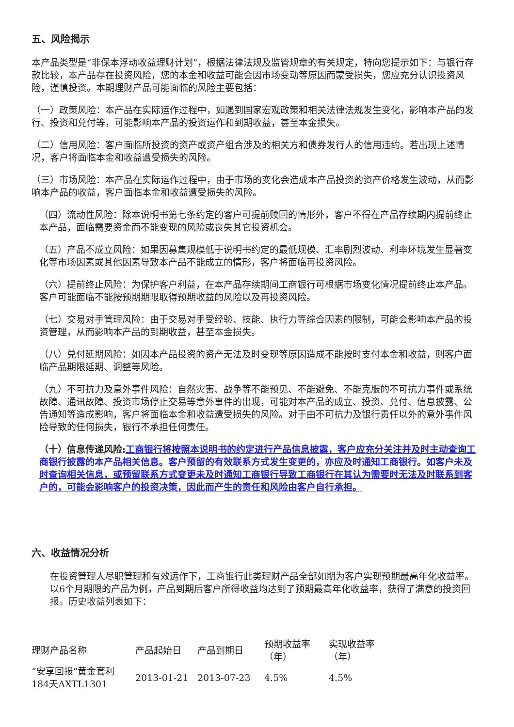五、风险揭示
本产品类型是“非保本浮动收益理财计划”，根据法律法规及监管规章的有关规定，特向您提示如下：与银行存款比较，本产品存在投资风险，您的本金和收益可能会因市场变动等原因而蒙受损失，您应充分认识投资风险，谨慎投资。本期理财产品可能面临的风险主要包括：
（一）政策风险：本产品在实际运作过程中，如遇到国家宏观政策和相关法律法规发生变化，影响本产品的发行、投资和兑付等，可能影响本产品的投资运作和到期收益，甚至本金损失。
（二）信用风险：客户面临所投资的资产或资产组合涉及的相关方和债券发行人的信用违约。若出现上述情况，客户将面临本金和收益遭受损失的风险。
（三）市场风险：本产品在实际运作过程中，由于市场的变化会造成本产品投资的资产价格发生波动，从而影响本产品的收益，客户面临本金和收益遭受损失的风险。
（四）流动性风险：除本说明书第七条约定的客户可提前赎回的情形外，客户不得在产品存续期内提前终止本产品，面临需要资金而不能变现的风险或丧失其它投资机会。
（五）产品不成立风险：如果因募集规模低于说明书约定的最低规模、汇率剧烈波动、利率环境发生显著变化等市场因素或其他因素导致本产品不能成立的情形，客户将面临再投资风险。
（六）提前终止风险：为保护客户利益，在本产品存续期间工商银行可根据市场变化情况提前终止本产品。客户可能面临不能按预期期限取得预期收益的风险以及再投资风险。
（七）交易对手管理风险：由于交易对手受经验、技能、执行力等综合因素的限制，可能会影响本产品的投资管理，从而影响本产品的到期收益，甚至本金损失。
（八）兑付延期风险：如因本产品投资的资产无法及时变现等原因造成不能按时支付本金和收益，则客户面临产品期限延期、调整等风险。
（九）不可抗力及意外事件风险：自然灾害、战争等不能预见、不能避免、不能克服的不可抗力事件或系统故障、通讯故障、投资市场停止交易等意外事件的出现，可能对本产品的成立、投资、兑付、信息披露、公告通知等造成影响，客户将面临本金和收益遭受损失的风险。对于由不可抗力及银行责任以外的意外事件风险导致的任何损失，银行不承担任何责任。
（十）信息传递风险: 工商银行将按照本说明书的约定进行产品信息披露，客户应充分关注并及时主动查询工商银行披露的本产品相关信息。客户预留的有效联系方式发生变更的，亦应及时通知工商银行。如客户未及时查询相关信息，或预留联系方式变更未及时通知工商银行导致工商银行在其认为需要时无法及时联系到客户的，可能会影响客户的投资决策，因此而产生的责任和风险由客户自行承担。
六、收益情况分析
在投资管理人尽职管理和有效运作下，工商银行此类理财产品全部如期为客户实现预期最高年化收益率。以6个月期限的产品为例，产品到期后客户所得收益均达到了预期最高年化收益率，获得了满意的投资回报。历史收益列表如下：
| 理财产品名称 | 产品起始日 | 产品到期日 | 预期收益率（年） | 实现收益率（年） |
| “安享回报”黄金套利184天AXTL1301 | 2013-01-21 | 2013-07-23 | 4.5% | 4.5% |